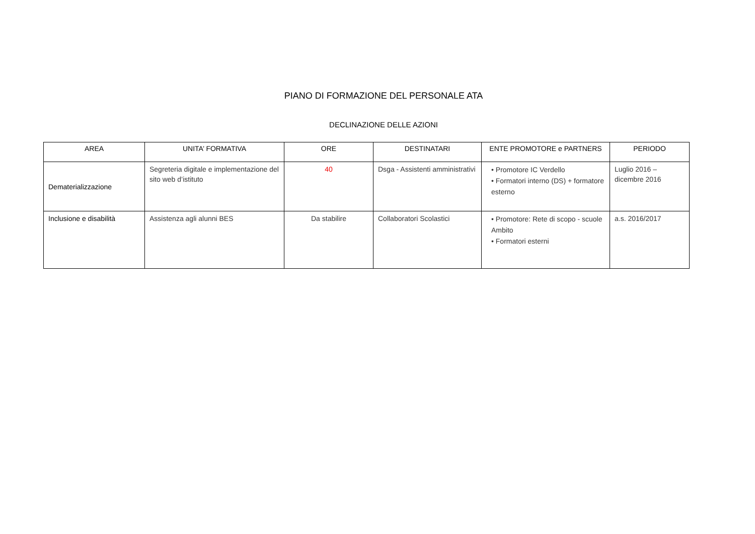PIANO DI FORMAZIONE DEL PERSONALE ATA
DECLINAZIONE DELLE AZIONI
| AREA | UNITA’ FORMATIVA | ORE | DESTINATARI | ENTE PROMOTORE e PARTNERS | PERIODO |
| --- | --- | --- | --- | --- | --- |
| Dematerializzazione | Segreteria digitale e implementazione del sito web d’istituto | 40 | Dsga - Assistenti amministrativi | • Promotore IC Verdello • Formatori interno (DS) + formatore esterno | Luglio 2016 – dicembre 2016 |
| Inclusione e disabilità | Assistenza agli alunni BES | Da stabilire | Collaboratori Scolastici | • Promotore: Rete di scopo - scuole Ambito • Formatori esterni | a.s. 2016/2017 |